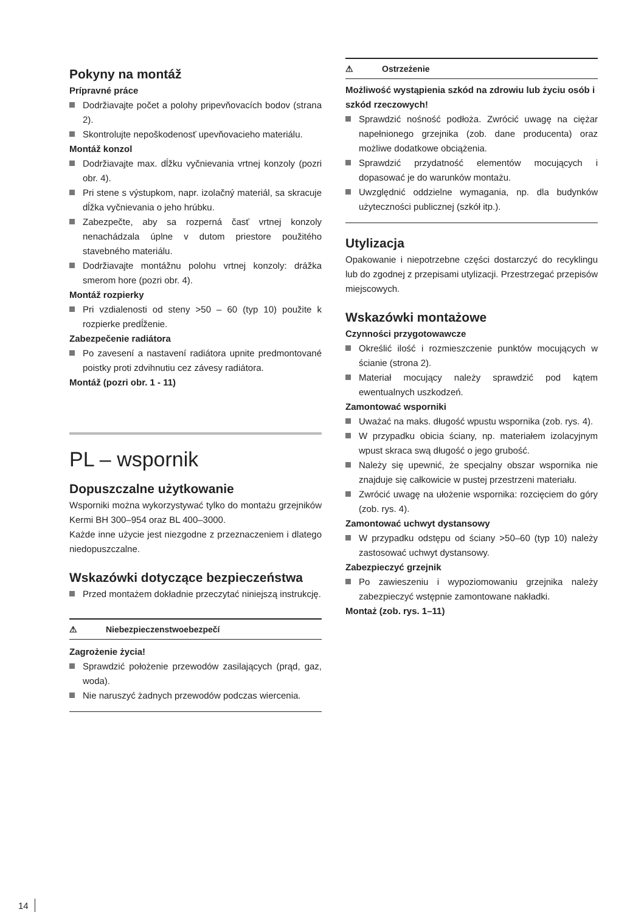Pokyny na montáž
Prípravné práce
Dodržiavajte počet a polohy pripevňovacích bodov (strana 2).
Skontrolujte nepoškodenosť upevňovacieho materiálu.
Montáž konzol
Dodržiavajte max. dĺžku vyčnievania vrtnej konzoly (pozri obr. 4).
Pri stene s výstupkom, napr. izolačný materiál, sa skracuje dĺžka vyčnievania o jeho hrúbku.
Zabezpečte, aby sa rozperná časť vrtnej konzoly nenachádzala úplne v dutom priestore použitého stavebného materiálu.
Dodržiavajte montážnu polohu vrtnej konzoly: drážka smerom hore (pozri obr. 4).
Montáž rozpierky
Pri vzdialenosti od steny >50 – 60 (typ 10) použite k rozpierke predĺženie.
Zabezpečenie radiátora
Po zavesení a nastavení radiátora upnite predmontované poistky proti zdvihnutiu cez závesy radiátora.
Montáž (pozri obr. 1 - 11)
PL – wspornik
Dopuszczalne użytkowanie
Wsporniki można wykorzystywać tylko do montażu grzejników Kermi BH 300–954 oraz BL 400–3000.
Każde inne użycie jest niezgodne z przeznaczeniem i dlatego niedopuszczalne.
Wskazówki dotyczące bezpieczeństwa
Przed montażem dokładnie przeczytać niniejszą instrukcję.
⚠ Niebezpieczenstwoebezpečí
Zagrożenie życia!
Sprawdzić położenie przewodów zasilających (prąd, gaz, woda).
Nie naruszyć żadnych przewodów podczas wiercenia.
⚠ Ostrzeżenie
Możliwość wystąpienia szkód na zdrowiu lub życiu osób i szkód rzeczowych!
Sprawdzić nośność podłoża. Zwrócić uwagę na ciężar napełnionego grzejnika (zob. dane producenta) oraz możliwe dodatkowe obciążenia.
Sprawdzić przydatność elementów mocujących i dopasować je do warunków montażu.
Uwzględnić oddzielne wymagania, np. dla budynków użyteczności publicznej (szkół itp.).
Utylizacja
Opakowanie i niepotrzebne części dostarczyć do recyklingu lub do zgodnej z przepisami utylizacji. Przestrzegać przepisów miejscowych.
Wskazówki montażowe
Czynności przygotowawcze
Określić ilość i rozmieszczenie punktów mocujących w ścianie (strona 2).
Materiał mocujący należy sprawdzić pod kątem ewentualnych uszkodzeń.
Zamontować wsporniki
Uważać na maks. długość wpustu wspornika (zob. rys. 4).
W przypadku obicia ściany, np. materiałem izolacyjnym wpust skraca swą długość o jego grubość.
Należy się upewnić, że specjalny obszar wspornika nie znajduje się całkowicie w pustej przestrzeni materiału.
Zwrócić uwagę na ułożenie wspornika: rozcięciem do góry (zob. rys. 4).
Zamontować uchwyt dystansowy
W przypadku odstępu od ściany >50–60 (typ 10) należy zastosować uchwyt dystansowy.
Zabezpieczyć grzejnik
Po zawieszeniu i wypoziomowaniu grzejnika należy zabezpieczyć wstępnie zamontowane nakładki.
Montaż (zob. rys. 1–11)
14